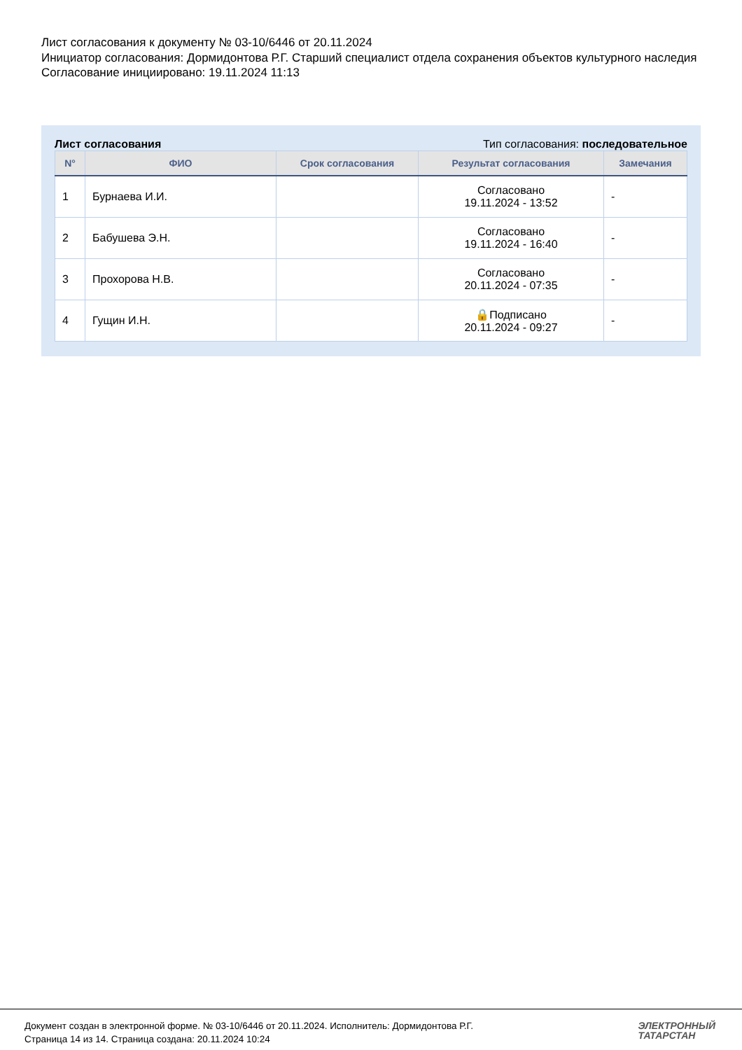Лист согласования к документу № 03-10/6446 от 20.11.2024
Инициатор согласования: Дормидонтова Р.Г. Старший специалист отдела сохранения объектов культурного наследия
Согласование инициировано: 19.11.2024 11:13
Лист согласования Тип согласования: последовательное
| N° | ФИО | Срок согласования | Результат согласования | Замечания |
| --- | --- | --- | --- | --- |
| 1 | Бурнаева И.И. | | Согласовано 19.11.2024 - 13:52 | - |
| 2 | Бабушева Э.Н. | | Согласовано 19.11.2024 - 16:40 | - |
| 3 | Прохорова Н.В. | | Согласовано 20.11.2024 - 07:35 | - |
| 4 | Гущин И.Н. | | 🔒Подписано 20.11.2024 - 09:27 | - |
Документ создан в электронной форме. № 03-10/6446 от 20.11.2024. Исполнитель: Дормидонтова Р.Г.
Страница 14 из 14. Страница создана: 20.11.2024 10:24
ЭЛЕКТРОННЫЙ
ТАТАРСТАН